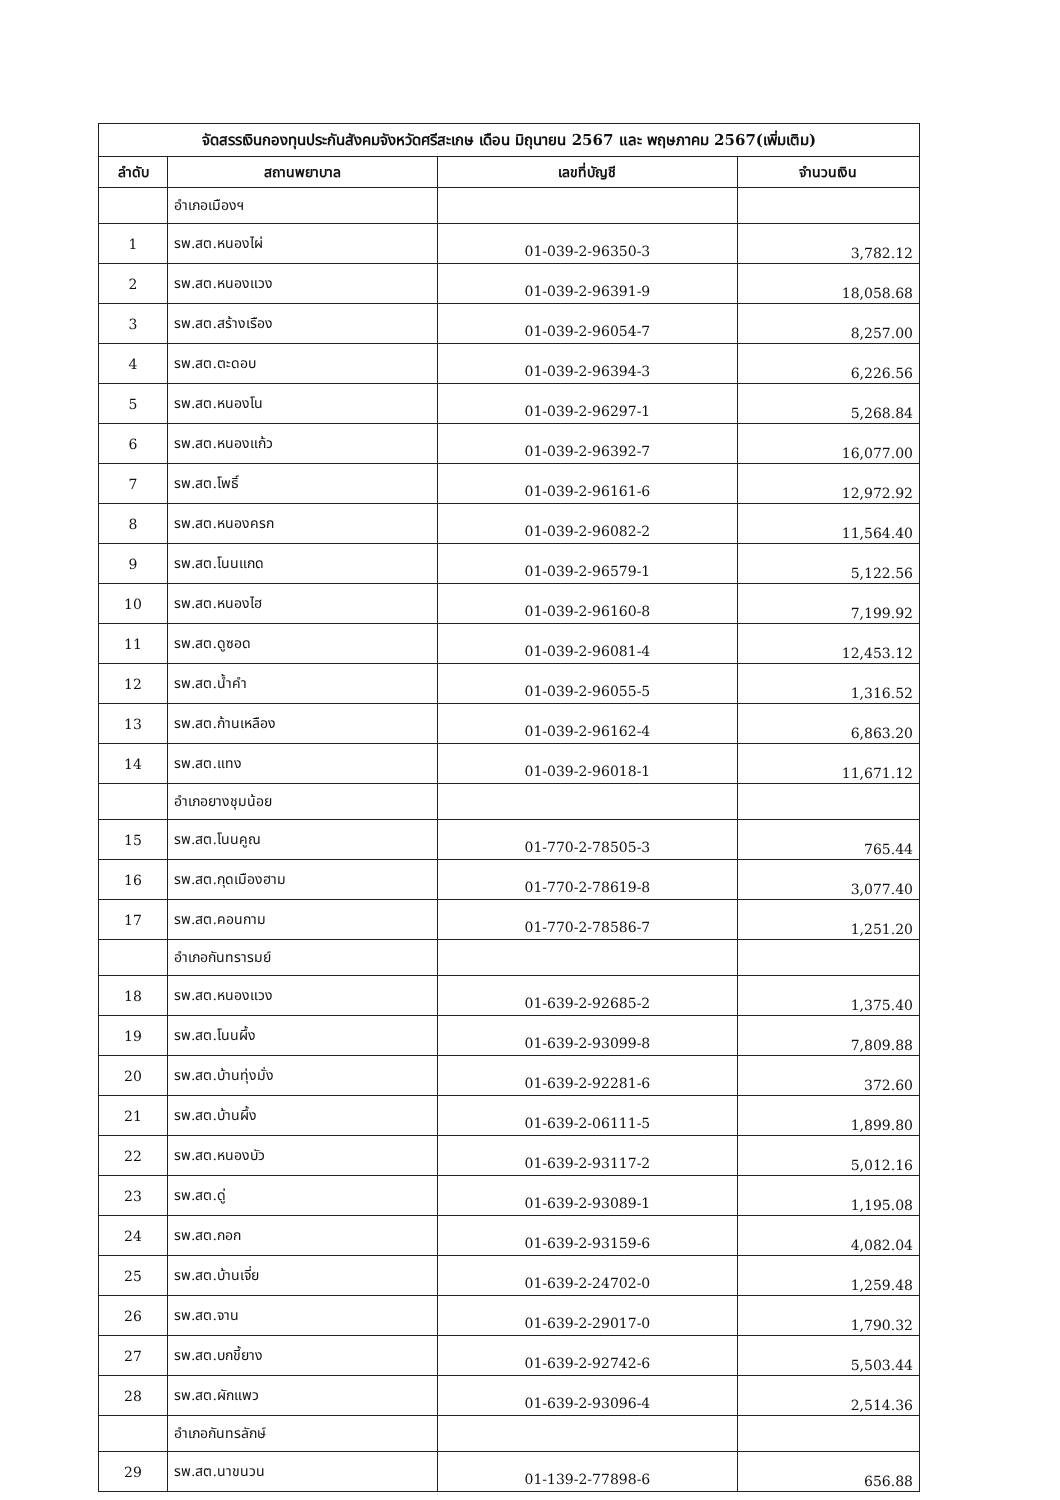| จัดสรรเงินกองทุนประกันสังคมจังหวัดศรีสะเกษ เดือน มิถุนายน 2567 และ พฤษภาคม 2567(เพิ่มเติม) | | | |
| ลำดับ | สถานพยาบาล | เลขที่บัญชี | จำนวนเงิน |
| | อำเภอเมืองฯ | | |
| 1 | รพ.สต.หนองไผ่ | 01-039-2-96350-3 | 3,782.12 |
| 2 | รพ.สต.หนองแวง | 01-039-2-96391-9 | 18,058.68 |
| 3 | รพ.สต.สร้างเรือง | 01-039-2-96054-7 | 8,257.00 |
| 4 | รพ.สต.ตะดอบ | 01-039-2-96394-3 | 6,226.56 |
| 5 | รพ.สต.หนองโน | 01-039-2-96297-1 | 5,268.84 |
| 6 | รพ.สต.หนองแก้ว | 01-039-2-96392-7 | 16,077.00 |
| 7 | รพ.สต.โพธิ์ | 01-039-2-96161-6 | 12,972.92 |
| 8 | รพ.สต.หนองครก | 01-039-2-96082-2 | 11,564.40 |
| 9 | รพ.สต.โนนแกด | 01-039-2-96579-1 | 5,122.56 |
| 10 | รพ.สต.หนองไฮ | 01-039-2-96160-8 | 7,199.92 |
| 11 | รพ.สต.ดูซอด | 01-039-2-96081-4 | 12,453.12 |
| 12 | รพ.สต.น้ำคำ | 01-039-2-96055-5 | 1,316.52 |
| 13 | รพ.สต.ก้านเหลือง | 01-039-2-96162-4 | 6,863.20 |
| 14 | รพ.สต.แทง | 01-039-2-96018-1 | 11,671.12 |
| | อำเภอยางชุมน้อย | | |
| 15 | รพ.สต.โนนคูณ | 01-770-2-78505-3 | 765.44 |
| 16 | รพ.สต.กุดเมืองฮาม | 01-770-2-78619-8 | 3,077.40 |
| 17 | รพ.สต.คอนกาม | 01-770-2-78586-7 | 1,251.20 |
| | อำเภอกันทรารมย์ | | |
| 18 | รพ.สต.หนองแวง | 01-639-2-92685-2 | 1,375.40 |
| 19 | รพ.สต.โนนผึ้ง | 01-639-2-93099-8 | 7,809.88 |
| 20 | รพ.สต.บ้านทุ่งมั่ง | 01-639-2-92281-6 | 372.60 |
| 21 | รพ.สต.บ้านผึ้ง | 01-639-2-06111-5 | 1,899.80 |
| 22 | รพ.สต.หนองบัว | 01-639-2-93117-2 | 5,012.16 |
| 23 | รพ.สต.ดู่ | 01-639-2-93089-1 | 1,195.08 |
| 24 | รพ.สต.กอก | 01-639-2-93159-6 | 4,082.04 |
| 25 | รพ.สต.บ้านเจี่ย | 01-639-2-24702-0 | 1,259.48 |
| 26 | รพ.สต.จาน | 01-639-2-29017-0 | 1,790.32 |
| 27 | รพ.สต.บกขี้ยาง | 01-639-2-92742-6 | 5,503.44 |
| 28 | รพ.สต.ผักแพว | 01-639-2-93096-4 | 2,514.36 |
| | อำเภอกันทรลักษ์ | | |
| 29 | รพ.สต.นาขนวน | 01-139-2-77898-6 | 656.88 |